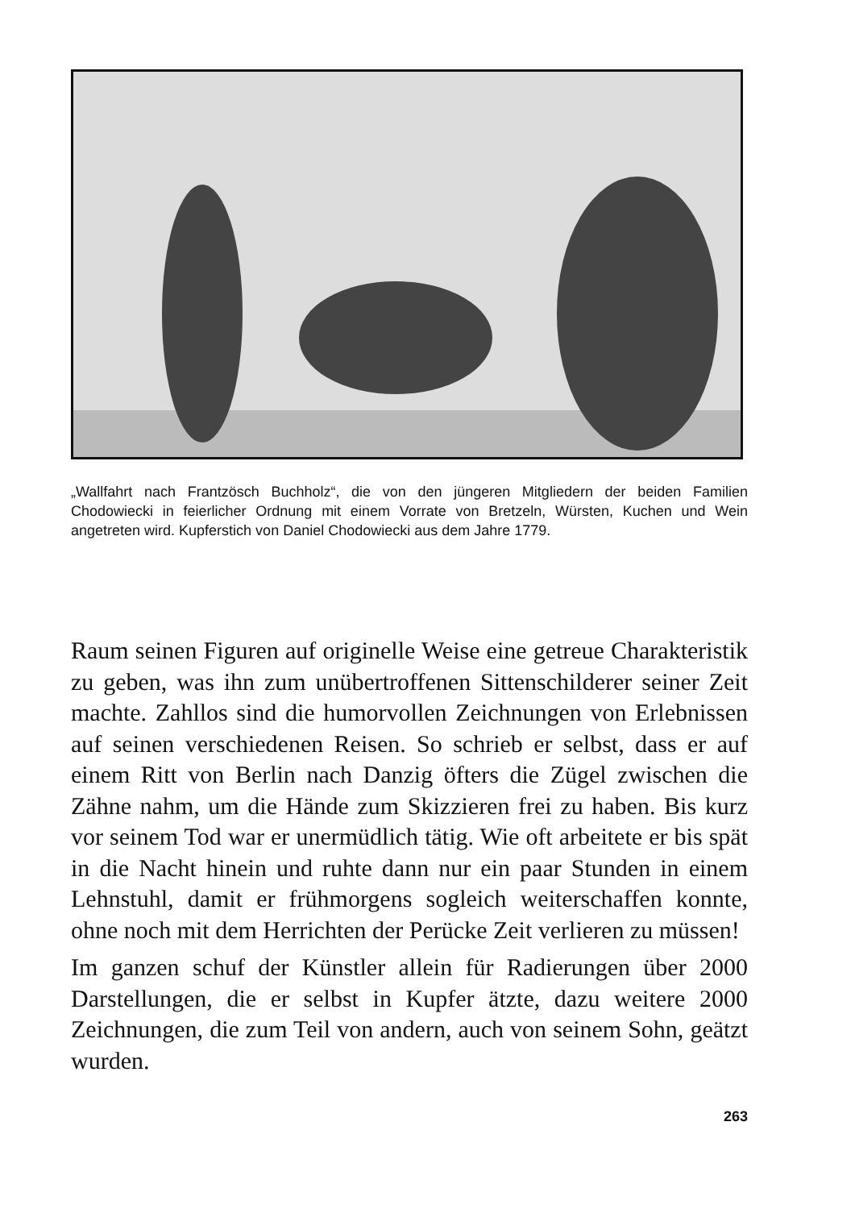„Wallfahrt nach Frantzösch Buchholz“, die von den jüngeren Mitgliedern der beiden Familien Chodowiecki in feierlicher Ordnung mit einem Vorrate von Bretzeln, Würsten, Kuchen und Wein angetreten wird. Kupferstich von Daniel Chodowiecki aus dem Jahre 1779.
Raum seinen Figuren auf originelle Weise eine getreue Charakteristik zu geben, was ihn zum unübertroffenen Sittenschilderer seiner Zeit machte. Zahllos sind die humorvollen Zeichnungen von Erlebnissen auf seinen verschiedenen Reisen. So schrieb er selbst, dass er auf einem Ritt von Berlin nach Danzig öfters die Zügel zwischen die Zähne nahm, um die Hände zum Skizzieren frei zu haben. Bis kurz vor seinem Tod war er unermüdlich tätig. Wie oft arbeitete er bis spät in die Nacht hinein und ruhte dann nur ein paar Stunden in einem Lehnstuhl, damit er frühmorgens sogleich weiterschaffen konnte, ohne noch mit dem Herrichten der Perücke Zeit verlieren zu müssen!
Im ganzen schuf der Künstler allein für Radierungen über 2000 Darstellungen, die er selbst in Kupfer ätzte, dazu weitere 2000 Zeichnungen, die zum Teil von andern, auch von seinem Sohn, geätzt wurden.
263